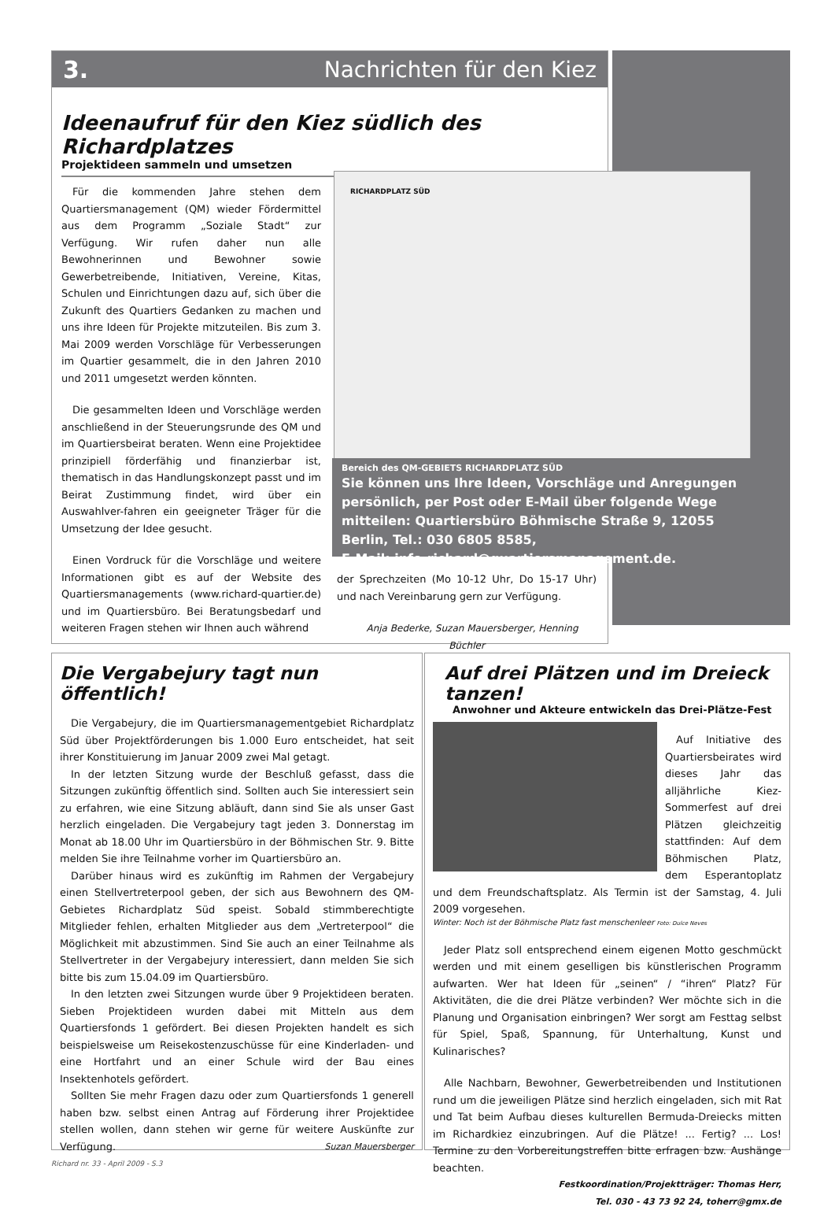3. Nachrichten für den Kiez
Ideenaufruf für den Kiez südlich des Richardplatzes
Projektideen sammeln und umsetzen
Für die kommenden Jahre stehen dem Quartiersmanagement (QM) wieder Fördermittel aus dem Programm „Soziale Stadt“ zur Verfügung. Wir rufen daher nun alle Bewohnerinnen und Bewohner sowie Gewerbetreibende, Initiativen, Vereine, Kitas, Schulen und Einrichtungen dazu auf, sich über die Zukunft des Quartiers Gedanken zu machen und uns ihre Ideen für Projekte mitzuteilen. Bis zum 3. Mai 2009 werden Vorschläge für Verbesserungen im Quartier gesammelt, die in den Jahren 2010 und 2011 umgesetzt werden könnten.
Die gesammelten Ideen und Vorschläge werden anschließend in der Steuerungsrunde des QM und im Quartiersbeirat beraten. Wenn eine Projektidee prinzipiell förderfähig und finanzierbar ist, thematisch in das Handlungskonzept passt und im Beirat Zustimmung findet, wird über ein Auswahlver-fahren ein geeigneter Träger für die Umsetzung der Idee gesucht.
Einen Vordruck für die Vorschläge und weitere Informationen gibt es auf der Website des Quartiersmanagements (www.richard-quartier.de) und im Quartiersbüro. Bei Beratungsbedarf und weiteren Fragen stehen wir Ihnen auch während
der Sprechzeiten (Mo 10-12 Uhr, Do 15-17 Uhr) und nach Vereinbarung gern zur Verfügung.
Anja Bederke, Suzan Mauersberger, Henning Büchler
RICHARDPLATZ SÜD
Bereich des QM-GEBIETS RICHARDPLATZ SÜD
Sie können uns Ihre Ideen, Vorschläge und Anregungen persönlich, per Post oder E-Mail über folgende Wege mitteilen: Quartiersbüro Böhmische Straße 9, 12055 Berlin, Tel.: 030 6805 8585,
E-Mail: info-richard@quartiersmanagement.de.
Die Vergabejury tagt nun öffentlich!
Die Vergabejury, die im Quartiersmanagementgebiet Richardplatz Süd über Projektförderungen bis 1.000 Euro entscheidet, hat seit ihrer Konstituierung im Januar 2009 zwei Mal getagt.
In der letzten Sitzung wurde der Beschluß gefasst, dass die Sitzungen zukünftig öffentlich sind. Sollten auch Sie interessiert sein zu erfahren, wie eine Sitzung abläuft, dann sind Sie als unser Gast herzlich eingeladen. Die Vergabejury tagt jeden 3. Donnerstag im Monat ab 18.00 Uhr im Quartiersbüro in der Böhmischen Str. 9. Bitte melden Sie ihre Teilnahme vorher im Quartiersbüro an.
Darüber hinaus wird es zukünftig im Rahmen der Vergabejury einen Stellvertreterpool geben, der sich aus Bewohnern des QM-Gebietes Richardplatz Süd speist. Sobald stimmberechtigte Mitglieder fehlen, erhalten Mitglieder aus dem „Vertreterpool“ die Möglichkeit mit abzustimmen. Sind Sie auch an einer Teilnahme als Stellvertreter in der Vergabejury interessiert, dann melden Sie sich bitte bis zum 15.04.09 im Quartiersbüro.
In den letzten zwei Sitzungen wurde über 9 Projektideen beraten. Sieben Projektideen wurden dabei mit Mitteln aus dem Quartiersfonds 1 gefördert. Bei diesen Projekten handelt es sich beispielsweise um Reisekostenzuschüsse für eine Kinderladen- und eine Hortfahrt und an einer Schule wird der Bau eines Insektenhotels gefördert.
Sollten Sie mehr Fragen dazu oder zum Quartiersfonds 1 generell haben bzw. selbst einen Antrag auf Förderung ihrer Projektidee stellen wollen, dann stehen wir gerne für weitere Auskünfte zur Verfügung. Suzan Mauersberger
Auf drei Plätzen und im Dreieck tanzen!
Anwohner und Akteure entwickeln das Drei-Plätze-Fest
Auf Initiative des Quartiersbeirates wird dieses Jahr das alljährliche Kiez-Sommerfest auf drei Plätzen gleichzeitig stattfinden: Auf dem Böhmischen Platz, dem Esperantoplatz und dem Freundschaftsplatz. Als Termin ist der Samstag, 4. Juli 2009 vorgesehen.
Winter: Noch ist der Böhmische Platz fast menschenleer Foto: Dulce Neves
Jeder Platz soll entsprechend einem eigenen Motto geschmückt werden und mit einem geselligen bis künstlerischen Programm aufwarten. Wer hat Ideen für „seinen“ / “ihren“ Platz? Für Aktivitäten, die die drei Plätze verbinden? Wer möchte sich in die Planung und Organisation einbringen? Wer sorgt am Festtag selbst für Spiel, Spaß, Spannung, für Unterhaltung, Kunst und Kulinarisches?
Alle Nachbarn, Bewohner, Gewerbetreibenden und Institutionen rund um die jeweiligen Plätze sind herzlich eingeladen, sich mit Rat und Tat beim Aufbau dieses kulturellen Bermuda-Dreiecks mitten im Richardkiez einzubringen. Auf die Plätze! ... Fertig? ... Los! Termine zu den Vorbereitungstreffen bitte erfragen bzw. Aushänge beachten.
Festkoordination/Projektträger: Thomas Herr,
Tel. 030 - 43 73 92 24, toherr@gmx.de
Richard nr. 33 - April 2009 - S.3